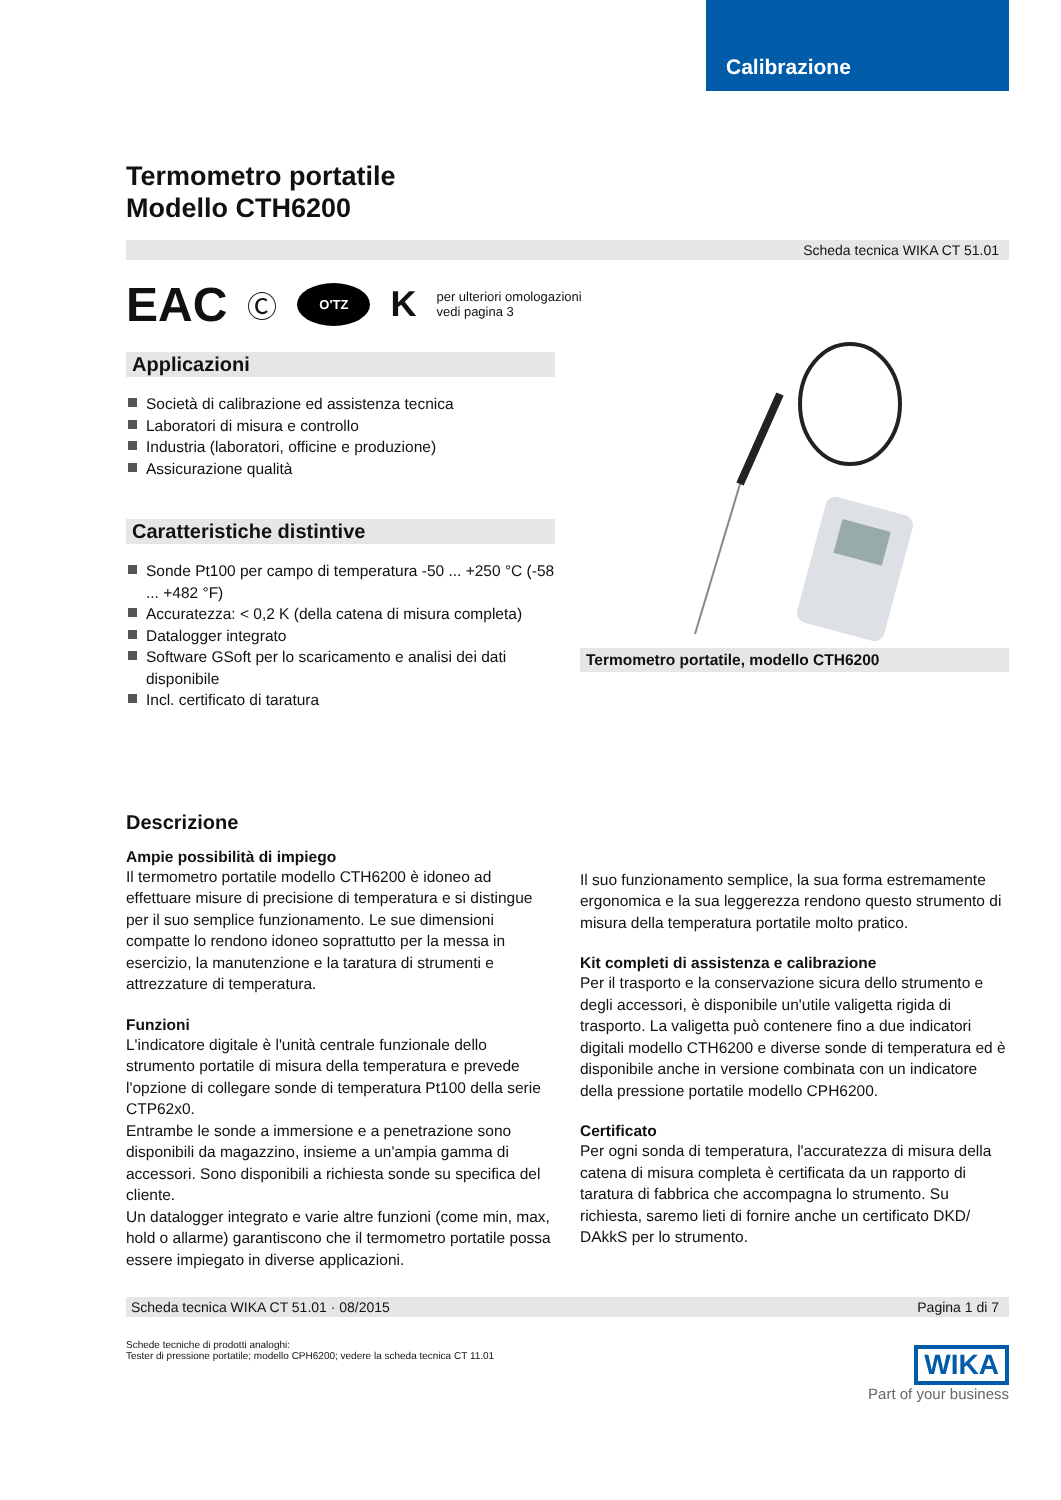Calibrazione
Termometro portatile
Modello CTH6200
Scheda tecnica WIKA CT 51.01
EAC Ⓒ O'TZ K per ulteriori omologazioni
vedi pagina 3
Applicazioni
Società di calibrazione ed assistenza tecnica
Laboratori di misura e controllo
Industria (laboratori, officine e produzione)
Assicurazione qualità
Caratteristiche distintive
Sonde Pt100 per campo di temperatura -50 ... +250 °C (-58 ... +482 °F)
Accuratezza: < 0,2 K (della catena di misura completa)
Datalogger integrato
Software GSoft per lo scaricamento e analisi dei dati disponibile
Incl. certificato di taratura
Termometro portatile, modello CTH6200
Descrizione
Ampie possibilità di impiego
Il termometro portatile modello CTH6200 è idoneo ad effettuare misure di precisione di temperatura e si distingue per il suo semplice funzionamento. Le sue dimensioni compatte lo rendono idoneo soprattutto per la messa in esercizio, la manutenzione e la taratura di strumenti e attrezzature di temperatura.
Funzioni
L'indicatore digitale è l'unità centrale funzionale dello strumento portatile di misura della temperatura e prevede l'opzione di collegare sonde di temperatura Pt100 della serie CTP62x0.
Entrambe le sonde a immersione e a penetrazione sono disponibili da magazzino, insieme a un'ampia gamma di accessori. Sono disponibili a richiesta sonde su specifica del cliente.
Un datalogger integrato e varie altre funzioni (come min, max, hold o allarme) garantiscono che il termometro portatile possa essere impiegato in diverse applicazioni.
Il suo funzionamento semplice, la sua forma estremamente ergonomica e la sua leggerezza rendono questo strumento di misura della temperatura portatile molto pratico.
Kit completi di assistenza e calibrazione
Per il trasporto e la conservazione sicura dello strumento e degli accessori, è disponibile un'utile valigetta rigida di trasporto. La valigetta può contenere fino a due indicatori digitali modello CTH6200 e diverse sonde di temperatura ed è disponibile anche in versione combinata con un indicatore della pressione portatile modello CPH6200.
Certificato
Per ogni sonda di temperatura, l'accuratezza di misura della catena di misura completa è certificata da un rapporto di taratura di fabbrica che accompagna lo strumento. Su richiesta, saremo lieti di fornire anche un certificato DKD/ DAkkS per lo strumento.
Scheda tecnica WIKA CT 51.01 · 08/2015 Pagina 1 di 7
Schede tecniche di prodotti analoghi:
Tester di pressione portatile; modello CPH6200; vedere la scheda tecnica CT 11.01
WIKA
Part of your business